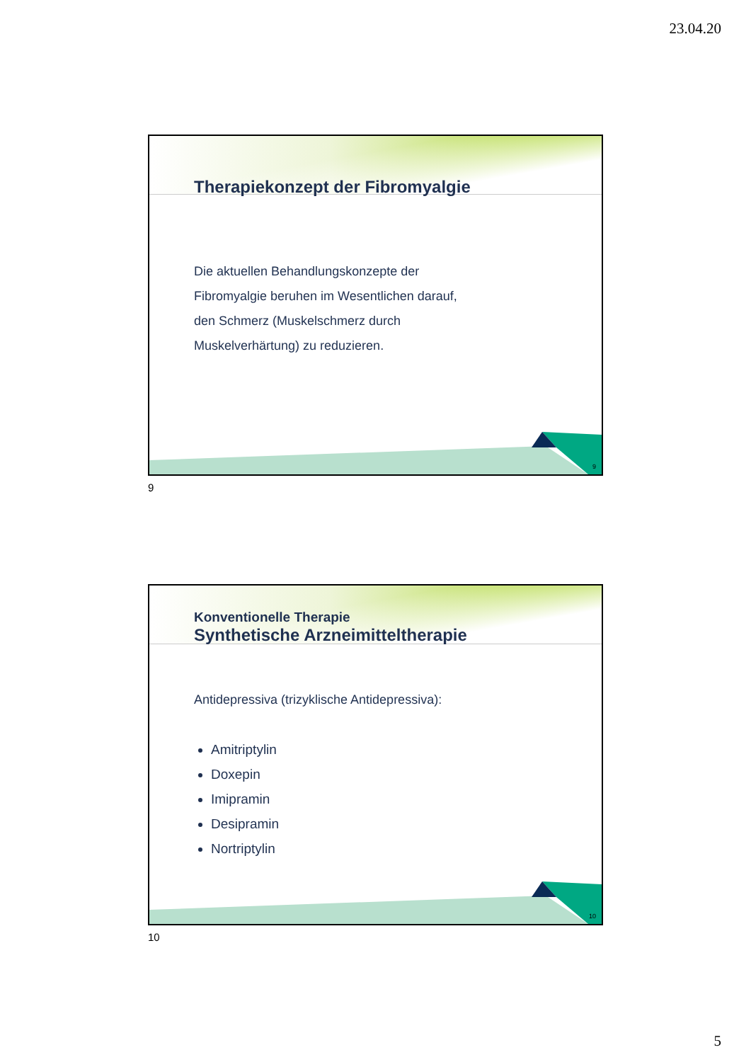23.04.20
Therapiekonzept der Fibromyalgie
Die aktuellen Behandlungskonzepte der
Fibromyalgie beruhen im Wesentlichen darauf,
den Schmerz (Muskelschmerz durch
Muskelverhärtung) zu reduzieren.
9
9
Konventionelle Therapie
Synthetische Arzneimitteltherapie
Antidepressiva (trizyklische Antidepressiva):
Amitriptylin
Doxepin
Imipramin
Desipramin
Nortriptylin
10
10
5